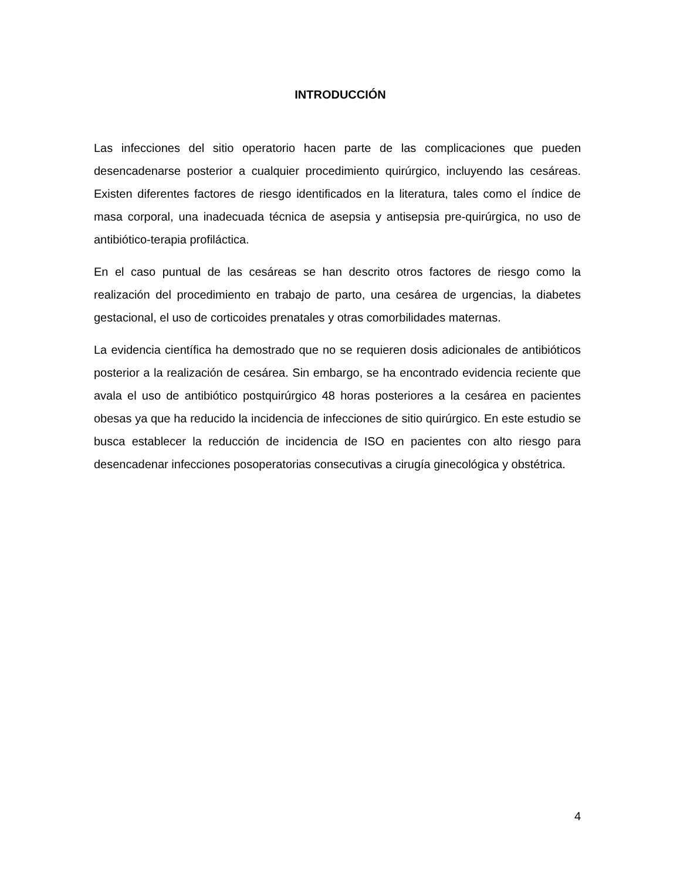INTRODUCCIÓN
Las infecciones del sitio operatorio hacen parte de las complicaciones que pueden desencadenarse posterior a cualquier procedimiento quirúrgico, incluyendo las cesáreas. Existen diferentes factores de riesgo identificados en la literatura, tales como el índice de masa corporal, una inadecuada técnica de asepsia y antisepsia pre-quirúrgica, no uso de antibiótico-terapia profiláctica.
En el caso puntual de las cesáreas se han descrito otros factores de riesgo como la realización del procedimiento en trabajo de parto, una cesárea de urgencias, la diabetes gestacional, el uso de corticoides prenatales y otras comorbilidades maternas.
La evidencia científica ha demostrado que no se requieren dosis adicionales de antibióticos posterior a la realización de cesárea. Sin embargo, se ha encontrado evidencia reciente que avala el uso de antibiótico postquirúrgico 48 horas posteriores a la cesárea en pacientes obesas ya que ha reducido la incidencia de infecciones de sitio quirúrgico. En este estudio se busca establecer la reducción de incidencia de ISO en pacientes con alto riesgo para desencadenar infecciones posoperatorias consecutivas a cirugía ginecológica y obstétrica.
4